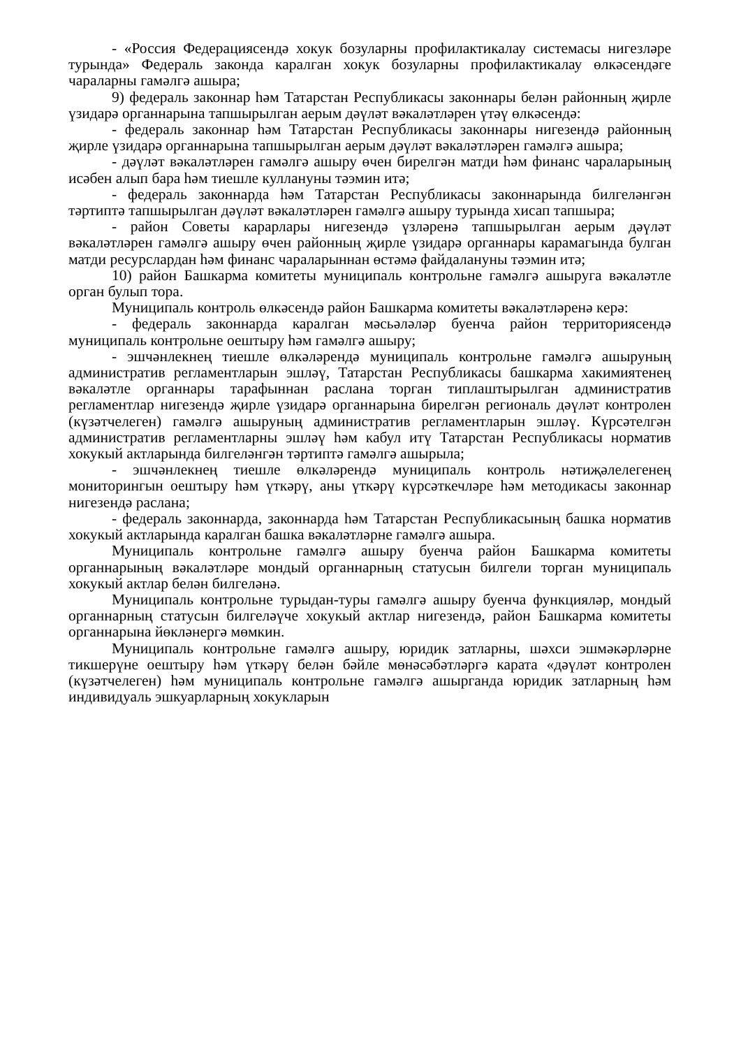- «Россия Федерациясендә хокук бозуларны профилактикалау системасы нигезләре турында» Федераль законда каралган хокук бозуларны профилактикалау өлкәсендәге чараларны гамәлгә ашыра;
9) федераль законнар һәм Татарстан Республикасы законнары белән районның җирле үзидарә органнарына тапшырылган аерым дәүләт вәкаләтләрен үтәү өлкәсендә:
- федераль законнар һәм Татарстан Республикасы законнары нигезендә районның җирле үзидарә органнарына тапшырылган аерым дәүләт вәкаләтләрен гамәлгә ашыра;
- дәүләт вәкаләтләрен гамәлгә ашыру өчен бирелгән матди һәм финанс чараларының исәбен алып бара һәм тиешле куллануны тәэмин итә;
- федераль законнарда һәм Татарстан Республикасы законнарында билгеләнгән тәртиптә тапшырылган дәүләт вәкаләтләрен гамәлгә ашыру турында хисап тапшыра;
- район Советы карарлары нигезендә үзләренә тапшырылган аерым дәүләт вәкаләтләрен гамәлгә ашыру өчен районның җирле үзидарә органнары карамагында булган матди ресурслардан һәм финанс чараларыннан өстәмә файдалануны тәэмин итә;
10) район Башкарма комитеты муниципаль контрольне гамәлгә ашыруга вәкаләтле орган булып тора.
Муниципаль контроль өлкәсендә район Башкарма комитеты вәкаләтләренә керә:
- федераль законнарда каралган мәсьәләләр буенча район территориясендә муниципаль контрольне оештыру һәм гамәлгә ашыру;
- эшчәнлекнең тиешле өлкәләрендә муниципаль контрольне гамәлгә ашыруның административ регламентларын эшләү, Татарстан Республикасы башкарма хакимиятенең вәкаләтле органнары тарафыннан раслана торган типлаштырылган административ регламентлар нигезендә җирле үзидарә органнарына бирелгән региональ дәүләт контролен (күзәтчелеген) гамәлгә ашыруның административ регламентларын эшләү. Күрсәтелгән административ регламентларны эшләү һәм кабул итү Татарстан Республикасы норматив хокукый актларында билгеләнгән тәртиптә гамәлгә ашырыла;
- эшчәнлекнең тиешле өлкәләрендә муниципаль контроль нәтиҗәлелегенең мониторингын оештыру һәм үткәрү, аны үткәрү күрсәткечләре һәм методикасы законнар нигезендә раслана;
- федераль законнарда, законнарда һәм Татарстан Республикасының башка норматив хокукый актларында каралган башка вәкаләтләрне гамәлгә ашыра.
Муниципаль контрольне гамәлгә ашыру буенча район Башкарма комитеты органнарының вәкаләтләре мондый органнарның статусын билгели торган муниципаль хокукый актлар белән билгеләнә.
Муниципаль контрольне турыдан-туры гамәлгә ашыру буенча функцияләр, мондый органнарның статусын билгеләүче хокукый актлар нигезендә, район Башкарма комитеты органнарына йөкләнергә мөмкин.
Муниципаль контрольне гамәлгә ашыру, юридик затларны, шәхси эшмәкәрләрне тикшерүне оештыру һәм үткәрү белән бәйле мөнәсәбәтләргә карата «дәүләт контролен (күзәтчелеген) һәм муниципаль контрольне гамәлгә ашырганда юридик затларның һәм индивидуаль эшкуарларның хокукларын